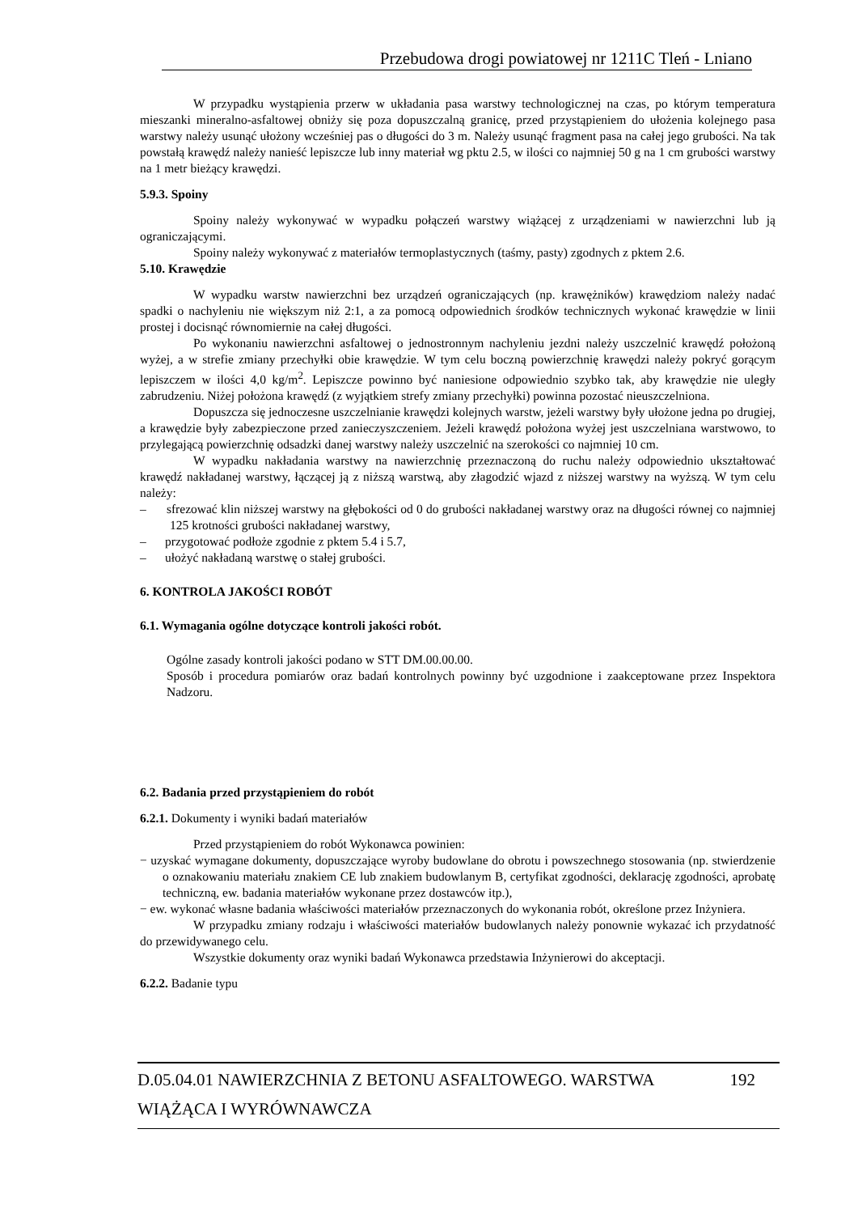Przebudowa drogi powiatowej nr 1211C Tleń - Lniano
W przypadku wystąpienia przerw w układania pasa warstwy technologicznej na czas, po którym temperatura mieszanki mineralno-asfaltowej obniży się poza dopuszczalną granicę, przed przystąpieniem do ułożenia kolejnego pasa warstwy należy usunąć ułożony wcześniej pas o długości do 3 m. Należy usunąć fragment pasa na całej jego grubości. Na tak powstałą krawędź należy nanieść lepiszcze lub inny materiał wg pktu 2.5, w ilości co najmniej 50 g na 1 cm grubości warstwy na 1 metr bieżący krawędzi.
5.9.3. Spoiny
Spoiny należy wykonywać w wypadku połączeń warstwy wiążącej z urządzeniami w nawierzchni lub ją ograniczającymi.
Spoiny należy wykonywać z materiałów termoplastycznych (taśmy, pasty) zgodnych z pktem 2.6.
5.10. Krawędzie
W wypadku warstw nawierzchni bez urządzeń ograniczających (np. krawężników) krawędziom należy nadać spadki o nachyleniu nie większym niż 2:1, a za pomocą odpowiednich środków technicznych wykonać krawędzie w linii prostej i docisnąć równomiernie na całej długości.
Po wykonaniu nawierzchni asfaltowej o jednostronnym nachyleniu jezdni należy uszczelnić krawędź położoną wyżej, a w strefie zmiany przechyłki obie krawędzie. W tym celu boczną powierzchnię krawędzi należy pokryć gorącym lepiszczem w ilości 4,0 kg/m<sup>2</sup>. Lepiszcze powinno być naniesione odpowiednio szybko tak, aby krawędzie nie uległy zabrudzeniu. Niżej położona krawędź (z wyjątkiem strefy zmiany przechyłki) powinna pozostać nieuszczelniona.
Dopuszcza się jednoczesne uszczelnianie krawędzi kolejnych warstw, jeżeli warstwy były ułożone jedna po drugiej, a krawędzie były zabezpieczone przed zanieczyszczeniem. Jeżeli krawędź położona wyżej jest uszczelniana warstwowo, to przylegającą powierzchnię odsadzki danej warstwy należy uszczelnić na szerokości co najmniej 10 cm.
W wypadku nakładania warstwy na nawierzchnię przeznaczoną do ruchu należy odpowiednio ukształtować krawędź nakładanej warstwy, łączącej ją z niższą warstwą, aby złagodzić wjazd z niższej warstwy na wyższą. W tym celu należy:
– sfrezować klin niższej warstwy na głębokości od 0 do grubości nakładanej warstwy oraz na długości równej co najmniej 125 krotności grubości nakładanej warstwy,
– przygotować podłoże zgodnie z pktem 5.4 i 5.7,
– ułożyć nakładaną warstwę o stałej grubości.
6. KONTROLA JAKOŚCI ROBÓT
6.1. Wymagania ogólne dotyczące kontroli jakości robót.
Ogólne zasady kontroli jakości podano w STT DM.00.00.00.
Sposób i procedura pomiarów oraz badań kontrolnych powinny być uzgodnione i zaakceptowane przez Inspektora Nadzoru.
6.2. Badania przed przystąpieniem do robót
6.2.1. Dokumenty i wyniki badań materiałów
Przed przystąpieniem do robót Wykonawca powinien:
− uzyskać wymagane dokumenty, dopuszczające wyroby budowlane do obrotu i powszechnego stosowania (np. stwierdzenie o oznakowaniu materiału znakiem CE lub znakiem budowlanym B, certyfikat zgodności, deklarację zgodności, aprobatę techniczną, ew. badania materiałów wykonane przez dostawców itp.),
− ew. wykonać własne badania właściwości materiałów przeznaczonych do wykonania robót, określone przez Inżyniera.
W przypadku zmiany rodzaju i właściwości materiałów budowlanych należy ponownie wykazać ich przydatność do przewidywanego celu.
Wszystkie dokumenty oraz wyniki badań Wykonawca przedstawia Inżynierowi do akceptacji.
6.2.2. Badanie typu
D.05.04.01 NAWIERZCHNIA Z BETONU ASFALTOWEGO. WARSTWA 192
WIĄŻĄCA I WYRÓWNAWCZA